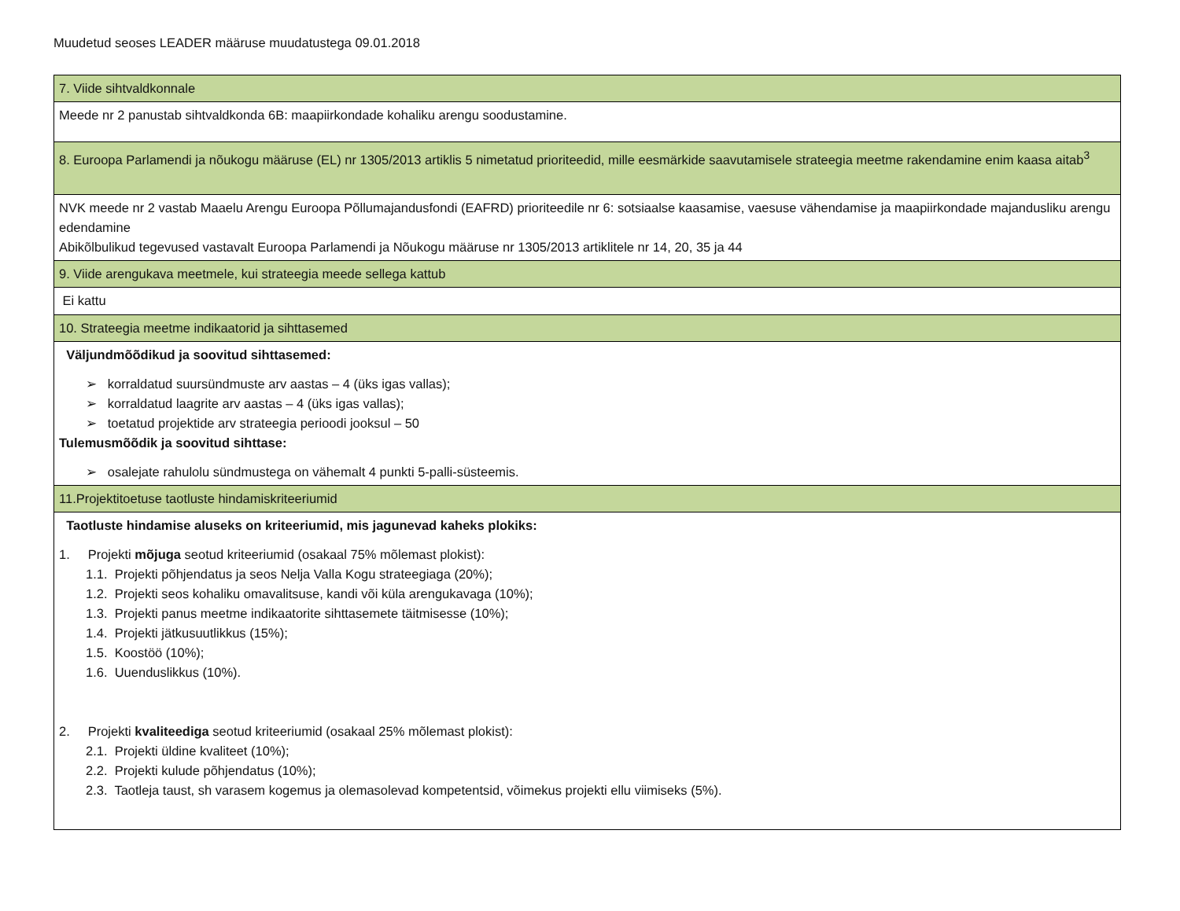Muudetud seoses LEADER määruse muudatustega 09.01.2018
| 7. Viide sihtvaldkonnale |
| Meede nr 2 panustab sihtvaldkonda 6B: maapiirkondade kohaliku arengu soodustamine. |
| 8. Euroopa Parlamendi ja nõukogu määruse (EL) nr 1305/2013 artiklis 5 nimetatud prioriteedid, mille eesmärkide saavutamisele strateegia meetme rakendamine enim kaasa aitab<sup>3</sup> |
| NVK meede nr 2 vastab Maaelu Arengu Euroopa Põllumajandusfondi (EAFRD) prioriteedile nr 6: sotsiaalse kaasamise, vaesuse vähendamise ja maapiirkondade majandusliku arengu edendamine Abikõlbulikud tegevused vastavalt Euroopa Parlamendi ja Nõukogu määruse nr 1305/2013 artiklitele nr 14, 20, 35 ja 44 |
| 9. Viide arengukava meetmele, kui strateegia meede sellega kattub |
| Ei kattu |
| 10. Strateegia meetme indikaatorid ja sihttasemed |
| Väljundmõõdikud ja soovitud sihttasemed: ➢ korraldatud suursündmuste arv aastas – 4 (üks igas vallas); ➢ korraldatud laagrite arv aastas – 4 (üks igas vallas); ➢ toetatud projektide arv strateegia perioodi jooksul – 50 Tulemusmõõdik ja soovitud sihttase: ➢ osalejate rahulolu sündmustega on vähemalt 4 punkti 5-palli-süsteemis. |
| 11.Projektitoetuse taotluste hindamiskriteeriumid |
| Taotluste hindamise aluseks on kriteeriumid, mis jagunevad kaheks plokiks: 1. Projekti mõjuga seotud kriteeriumid (osakaal 75% mõlemast plokist): 1.1. Projekti põhjendatus ja seos Nelja Valla Kogu strateegiaga (20%); 1.2. Projekti seos kohaliku omavalitsuse, kandi või küla arengukavaga (10%); 1.3. Projekti panus meetme indikaatorite sihttasemete täitmisesse (10%); 1.4. Projekti jätkusuutlikkus (15%); 1.5. Koostöö (10%); 1.6. Uuenduslikkus (10%). 2. Projekti kvaliteediga seotud kriteeriumid (osakaal 25% mõlemast plokist): 2.1. Projekti üldine kvaliteet (10%); 2.2. Projekti kulude põhjendatus (10%); 2.3. Taotleja taust, sh varasem kogemus ja olemasolevad kompetentsid, võimekus projekti ellu viimiseks (5%). |